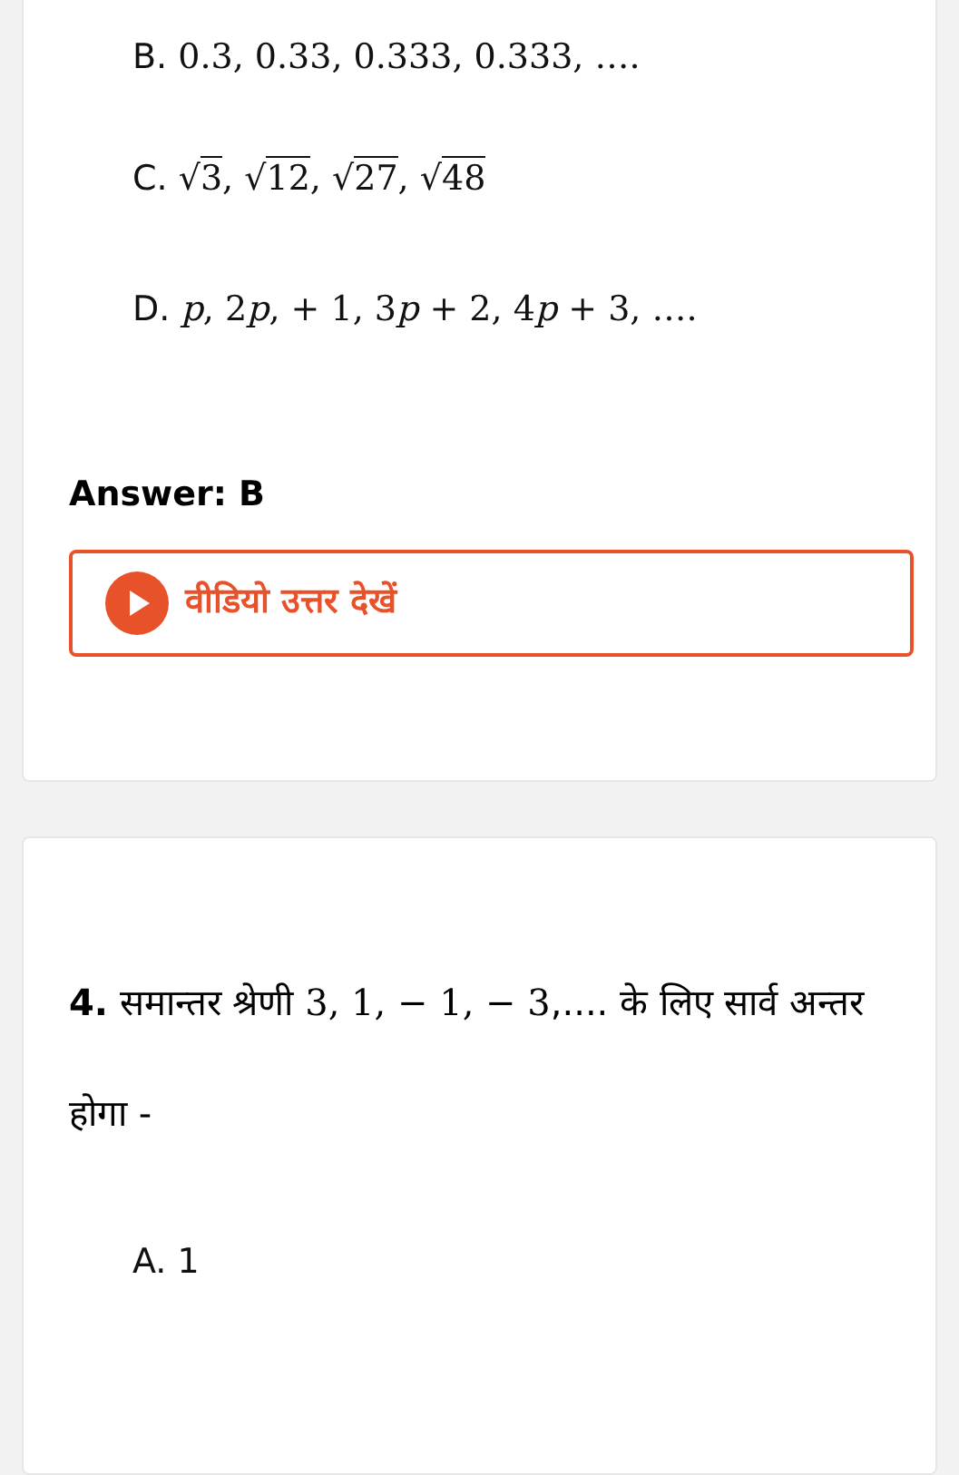B. 0.3, 0.33, 0.333, 0.333, ….
C. √3, √12, √27, √48
D. p, 2p, + 1, 3p + 2, 4p + 3, ….
Answer: B
वीडियो उत्तर देखें
4. समान्तर श्रेणी 3, 1, − 1, − 3,.... के लिए सार्व अन्तर होगा -
A. 1